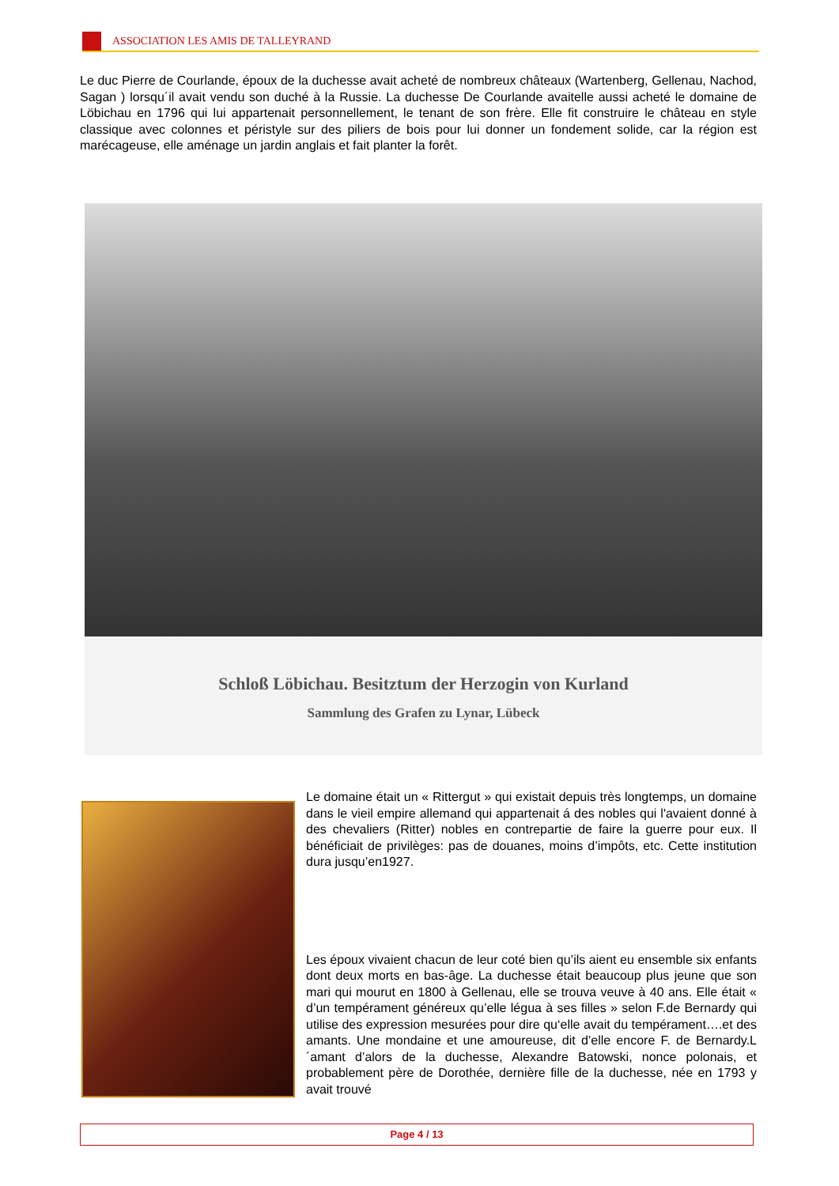ASSOCIATION LES AMIS DE TALLEYRAND
Le duc Pierre de Courlande, époux de la duchesse avait acheté de nombreux châteaux (Wartenberg, Gellenau, Nachod, Sagan ) lorsqu´il avait vendu son duché à la Russie. La duchesse De Courlande avaitelle aussi acheté le domaine de Löbichau en 1796 qui lui appartenait personnellement, le tenant de son frère. Elle fit construire le château en style classique avec colonnes et péristyle sur des piliers de bois pour lui donner un fondement solide, car la région est marécageuse, elle aménage un jardin anglais et fait planter la forêt.
Schloß Löbichau. Besitztum der Herzogin von Kurland
Sammlung des Grafen zu Lynar, Lübeck
Le domaine était un « Rittergut » qui existait depuis très longtemps, un domaine dans le vieil empire allemand qui appartenait á des nobles qui l'avaient donné à des chevaliers (Ritter) nobles en contrepartie de faire la guerre pour eux. Il bénéficiait de privilèges: pas de douanes, moins d’impôts, etc. Cette institution dura jusqu’en1927.
Les époux vivaient chacun de leur coté bien qu’ils aient eu ensemble six enfants dont deux morts en bas-âge. La duchesse était beaucoup plus jeune que son mari qui mourut en 1800 à Gellenau, elle se trouva veuve à 40 ans. Elle était « d’un tempérament généreux qu’elle légua à ses filles » selon F.de Bernardy qui utilise des expression mesurées pour dire qu‘elle avait du tempérament….et des amants. Une mondaine et une amoureuse, dit d’elle encore F. de Bernardy.L´amant d’alors de la duchesse, Alexandre Batowski, nonce polonais, et probablement père de Dorothée, dernière fille de la duchesse, née en 1793 y avait trouvé
Page 4 / 13